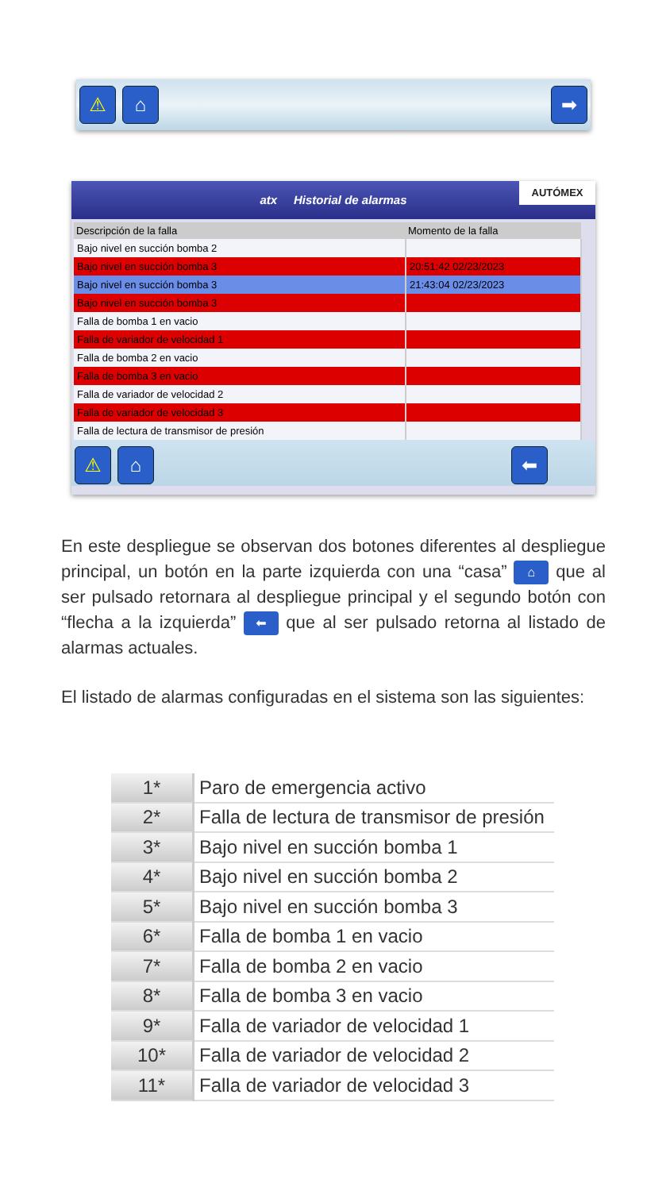⚠ ⌂ ➡
atx Historial de alarmas AUTÓMEX
| Descripción de la falla | Momento de la falla |
| --- | --- |
| Bajo nivel en succión bomba 2 | |
| Bajo nivel en succión bomba 3 | 20:51:42 02/23/2023 |
| Bajo nivel en succión bomba 3 | 21:43:04 02/23/2023 |
| Bajo nivel en succión bomba 3 | |
| Falla de bomba 1 en vacio | |
| Falla de variador de velocidad 1 | |
| Falla de bomba 2 en vacio | |
| Falla de bomba 3 en vacio | |
| Falla de variador de velocidad 2 | |
| Falla de variador de velocidad 3 | |
| Falla de lectura de transmisor de presión | |
⚠ ⌂ ⬅
En este despliegue se observan dos botones diferentes al despliegue principal, un botón en la parte izquierda con una “casa” ⌂ que al ser pulsado retornara al despliegue principal y el segundo botón con “flecha a la izquierda” ⬅ que al ser pulsado retorna al listado de alarmas actuales.
El listado de alarmas configuradas en el sistema son las siguientes:
| 1* | Paro de emergencia activo |
| 2* | Falla de lectura de transmisor de presión |
| 3* | Bajo nivel en succión bomba 1 |
| 4* | Bajo nivel en succión bomba 2 |
| 5* | Bajo nivel en succión bomba 3 |
| 6* | Falla de bomba 1 en vacio |
| 7* | Falla de bomba 2 en vacio |
| 8* | Falla de bomba 3 en vacio |
| 9* | Falla de variador de velocidad 1 |
| 10* | Falla de variador de velocidad 2 |
| 11* | Falla de variador de velocidad 3 |